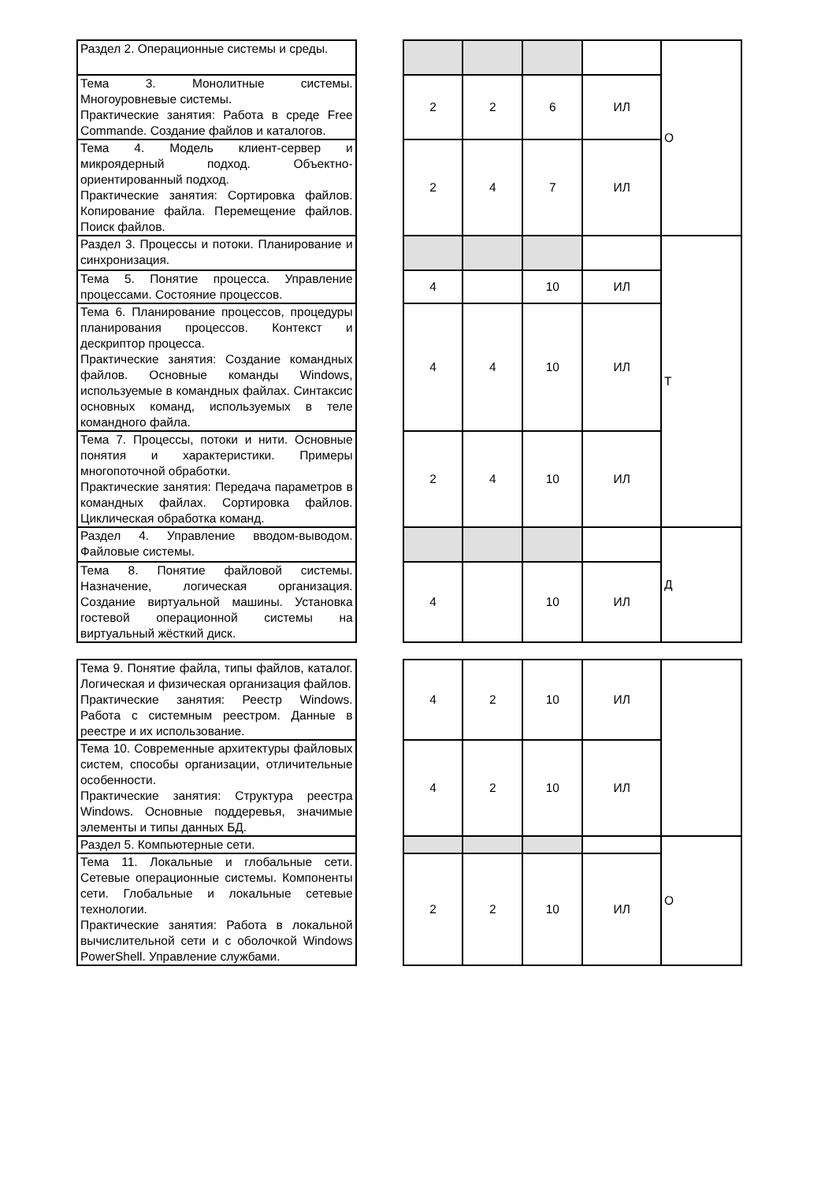| Раздел 2. Операционные системы и среды. | | | | | | О |
| Тема 3. Монолитные системы. Многоуровневые системы. Практические занятия: Работа в среде Free Commande. Создание файлов и каталогов. | | 2 | 2 | 6 | ИЛ | |
| Тема 4. Модель клиент-сервер и микроядерный подход. Объектно-ориентированный подход. Практические занятия: Сортировка файлов. Копирование файла. Перемещение файлов. Поиск файлов. | | 2 | 4 | 7 | ИЛ | |
| Раздел 3. Процессы и потоки. Планирование и синхронизация. | | | | | | Т |
| Тема 5. Понятие процесса. Управление процессами. Состояние процессов. | | 4 | | 10 | ИЛ | |
| Тема 6. Планирование процессов, процедуры планирования процессов. Контекст и дескриптор процесса. Практические занятия: Создание командных файлов. Основные команды Windows, используемые в командных файлах. Синтаксис основных команд, используемых в теле командного файла. | | 4 | 4 | 10 | ИЛ | |
| Тема 7. Процессы, потоки и нити. Основные понятия и характеристики. Примеры многопоточной обработки. Практические занятия: Передача параметров в командных файлах. Сортировка файлов. Циклическая обработка команд. | | 2 | 4 | 10 | ИЛ | |
| Раздел 4. Управление вводом-выводом. Файловые системы. | | | | | | Д |
| Тема 8. Понятие файловой системы. Назначение, логическая организация. Создание виртуальной машины. Установка гостевой операционной системы на виртуальный жёсткий диск. | | 4 | | 10 | ИЛ | |
| Тема 9. Понятие файла, типы файлов, каталог. Логическая и физическая организация файлов. Практические занятия: Реестр Windows. Работа с системным реестром. Данные в реестре и их использование. | | 4 | 2 | 10 | ИЛ | |
| Тема 10. Современные архитектуры файловых систем, способы организации, отличительные особенности. Практические занятия: Структура реестра Windows. Основные поддеревья, значимые элементы и типы данных БД. | | 4 | 2 | 10 | ИЛ | |
| Раздел 5. Компьютерные сети. | | | | | | О |
| Тема 11. Локальные и глобальные сети. Сетевые операционные системы. Компоненты сети. Глобальные и локальные сетевые технологии. Практические занятия: Работа в локальной вычислительной сети и с оболочкой Windows PowerShell. Управление службами. | | 2 | 2 | 10 | ИЛ | |